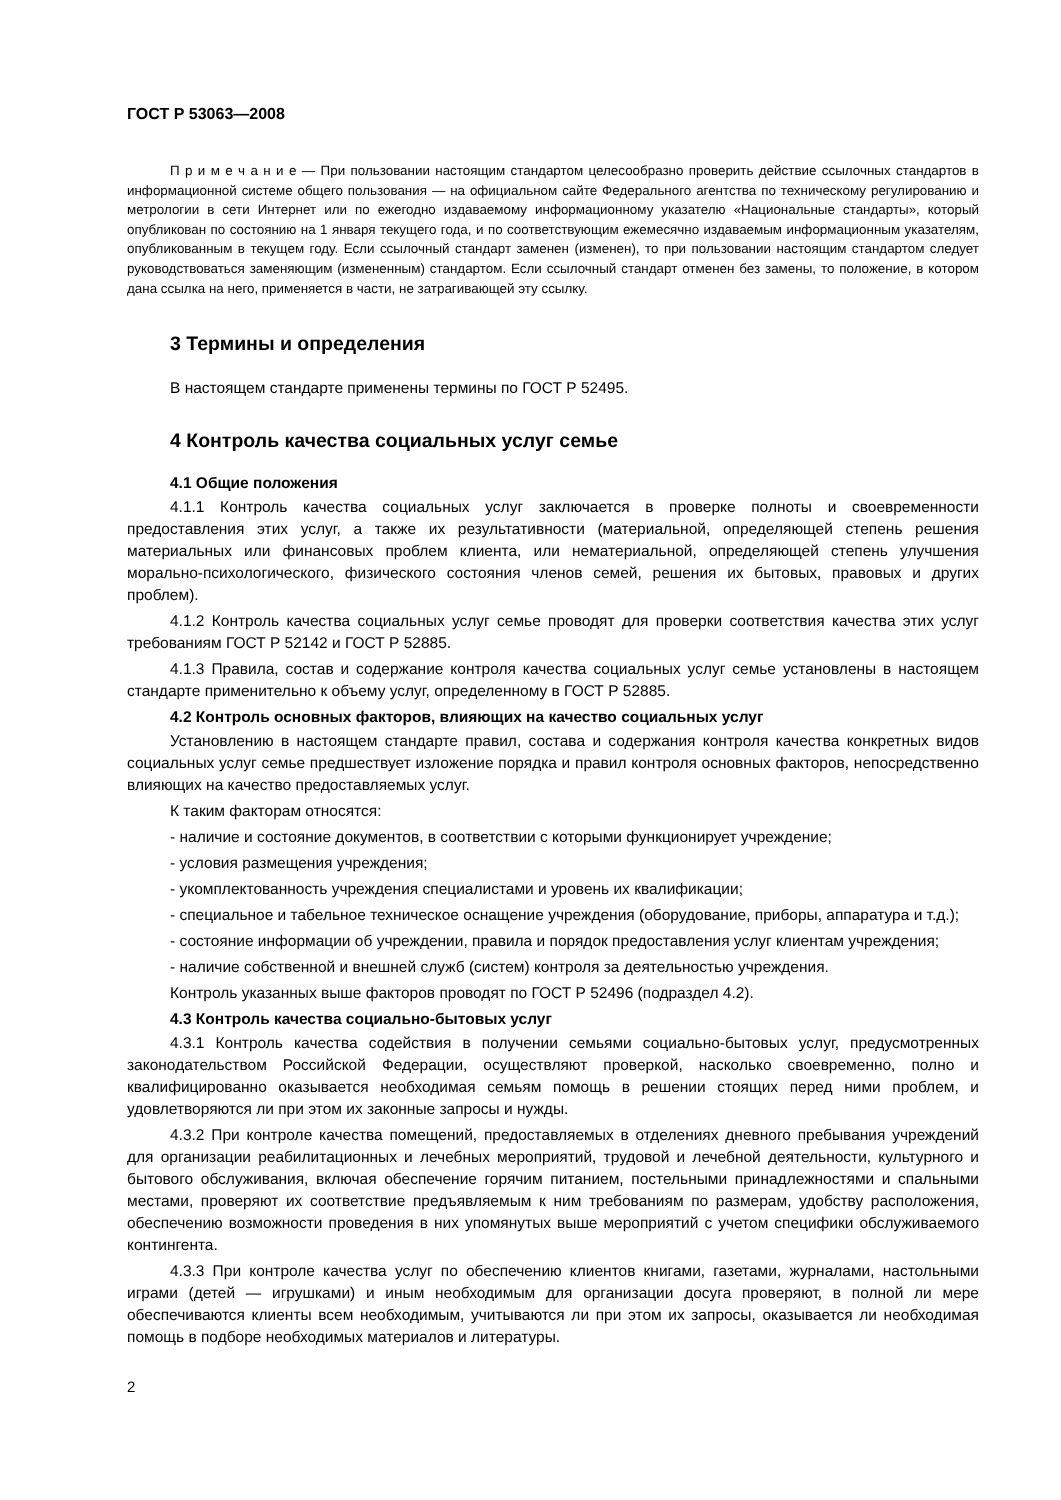ГОСТ Р 53063—2008
П р и м е ч а н и е — При пользовании настоящим стандартом целесообразно проверить действие ссылочных стандартов в информационной системе общего пользования — на официальном сайте Федерального агентства по техническому регулированию и метрологии в сети Интернет или по ежегодно издаваемому информационному указателю «Национальные стандарты», который опубликован по состоянию на 1 января текущего года, и по соответствующим ежемесячно издаваемым информационным указателям, опубликованным в текущем году. Если ссылочный стандарт заменен (изменен), то при пользовании настоящим стандартом следует руководствоваться заменяющим (измененным) стандартом. Если ссылочный стандарт отменен без замены, то положение, в котором дана ссылка на него, применяется в части, не затрагивающей эту ссылку.
3 Термины и определения
В настоящем стандарте применены термины по ГОСТ Р 52495.
4 Контроль качества социальных услуг семье
4.1 Общие положения
4.1.1 Контроль качества социальных услуг заключается в проверке полноты и своевременности предоставления этих услуг, а также их результативности (материальной, определяющей степень решения материальных или финансовых проблем клиента, или нематериальной, определяющей степень улучшения морально-психологического, физического состояния членов семей, решения их бытовых, правовых и других проблем).
4.1.2 Контроль качества социальных услуг семье проводят для проверки соответствия качества этих услуг требованиям ГОСТ Р 52142 и ГОСТ Р 52885.
4.1.3 Правила, состав и содержание контроля качества социальных услуг семье установлены в настоящем стандарте применительно к объему услуг, определенному в ГОСТ Р 52885.
4.2 Контроль основных факторов, влияющих на качество социальных услуг
Установлению в настоящем стандарте правил, состава и содержания контроля качества конкретных видов социальных услуг семье предшествует изложение порядка и правил контроля основных факторов, непосредственно влияющих на качество предоставляемых услуг.
К таким факторам относятся:
- наличие и состояние документов, в соответствии с которыми функционирует учреждение;
- условия размещения учреждения;
- укомплектованность учреждения специалистами и уровень их квалификации;
- специальное и табельное техническое оснащение учреждения (оборудование, приборы, аппаратура и т.д.);
- состояние информации об учреждении, правила и порядок предоставления услуг клиентам учреждения;
- наличие собственной и внешней служб (систем) контроля за деятельностью учреждения.
Контроль указанных выше факторов проводят по ГОСТ Р 52496 (подраздел 4.2).
4.3 Контроль качества социально-бытовых услуг
4.3.1 Контроль качества содействия в получении семьями социально-бытовых услуг, предусмотренных законодательством Российской Федерации, осуществляют проверкой, насколько своевременно, полно и квалифицированно оказывается необходимая семьям помощь в решении стоящих перед ними проблем, и удовлетворяются ли при этом их законные запросы и нужды.
4.3.2 При контроле качества помещений, предоставляемых в отделениях дневного пребывания учреждений для организации реабилитационных и лечебных мероприятий, трудовой и лечебной деятельности, культурного и бытового обслуживания, включая обеспечение горячим питанием, постельными принадлежностями и спальными местами, проверяют их соответствие предъявляемым к ним требованиям по размерам, удобству расположения, обеспечению возможности проведения в них упомянутых выше мероприятий с учетом специфики обслуживаемого контингента.
4.3.3 При контроле качества услуг по обеспечению клиентов книгами, газетами, журналами, настольными играми (детей — игрушками) и иным необходимым для организации досуга проверяют, в полной ли мере обеспечиваются клиенты всем необходимым, учитываются ли при этом их запросы, оказывается ли необходимая помощь в подборе необходимых материалов и литературы.
2